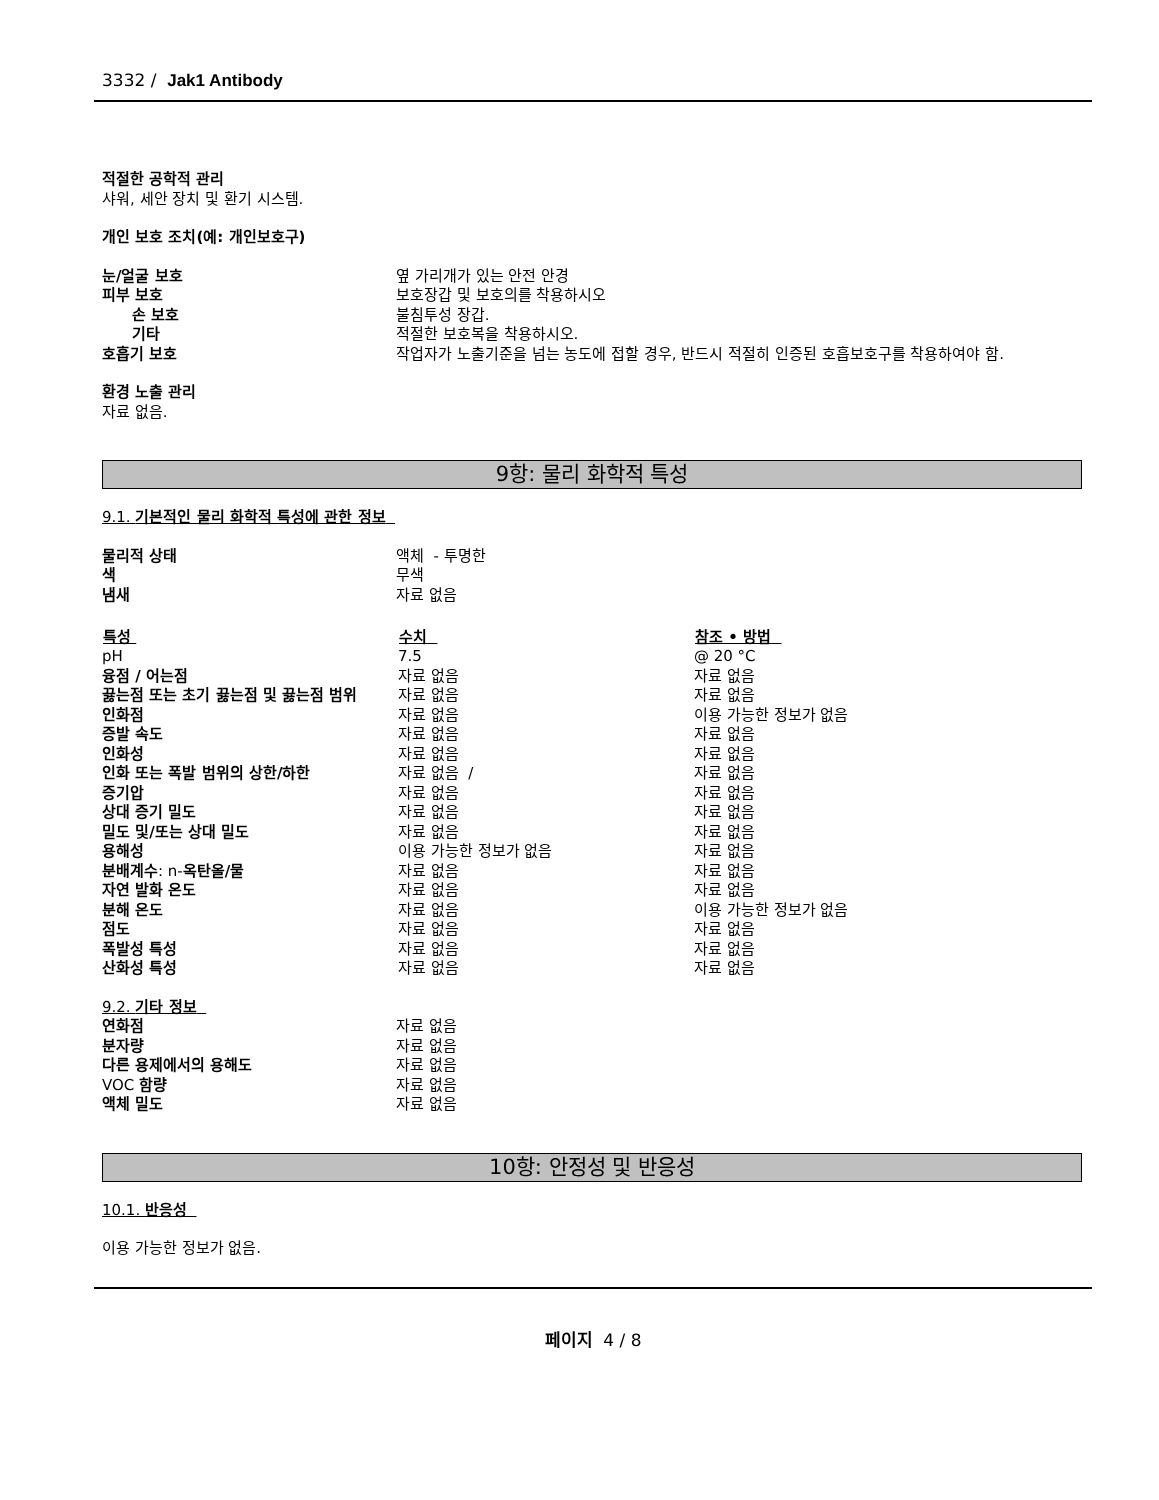3332 / Jak1 Antibody
적절한 공학적 관리
샤워, 세안 장치 및 환기 시스템.
개인 보호 조치(예: 개인보호구)
| 눈/얼굴 보호 | 옆 가리개가 있는 안전 안경 |
| 피부 보호 | 보호장갑 및 보호의를 착용하시오 |
| 손 보호 | 불침투성 장갑. |
| 기타 | 적절한 보호복을 착용하시오. |
| 호흡기 보호 | 작업자가 노출기준을 넘는 농도에 접할 경우, 반드시 적절히 인증된 호흡보호구를 착용하여야 함. |
환경 노출 관리
자료 없음.
9항: 물리 화학적 특성
9.1. 기본적인 물리 화학적 특성에 관한 정보
| 물리적 상태 | 액체 - 투명한 |
| 색 | 무색 |
| 냄새 | 자료 없음 |
| 특성 | 수치 | 참조 • 방법 |
| --- | --- | --- |
| pH | 7.5 | @ 20 °C |
| 융점 / 어는점 | 자료 없음 | 자료 없음 |
| 끓는점 또는 초기 끓는점 및 끓는점 범위 | 자료 없음 | 자료 없음 |
| 인화점 | 자료 없음 | 이용 가능한 정보가 없음 |
| 증발 속도 | 자료 없음 | 자료 없음 |
| 인화성 | 자료 없음 | 자료 없음 |
| 인화 또는 폭발 범위의 상한/하한 | 자료 없음 / | 자료 없음 |
| 증기압 | 자료 없음 | 자료 없음 |
| 상대 증기 밀도 | 자료 없음 | 자료 없음 |
| 밀도 및/또는 상대 밀도 | 자료 없음 | 자료 없음 |
| 용해성 | 이용 가능한 정보가 없음 | 자료 없음 |
| 분배계수 : n- 옥탄올/물 | 자료 없음 | 자료 없음 |
| 자연 발화 온도 | 자료 없음 | 자료 없음 |
| 분해 온도 | 자료 없음 | 이용 가능한 정보가 없음 |
| 점도 | 자료 없음 | 자료 없음 |
| 폭발성 특성 | 자료 없음 | 자료 없음 |
| 산화성 특성 | 자료 없음 | 자료 없음 |
9.2. 기타 정보
| 연화점 | 자료 없음 |
| 분자량 | 자료 없음 |
| 다른 용제에서의 용해도 | 자료 없음 |
| VOC 함량 | 자료 없음 |
| 액체 밀도 | 자료 없음 |
10항: 안정성 및 반응성
10.1. 반응성
이용 가능한 정보가 없음.
페이지 4 / 8